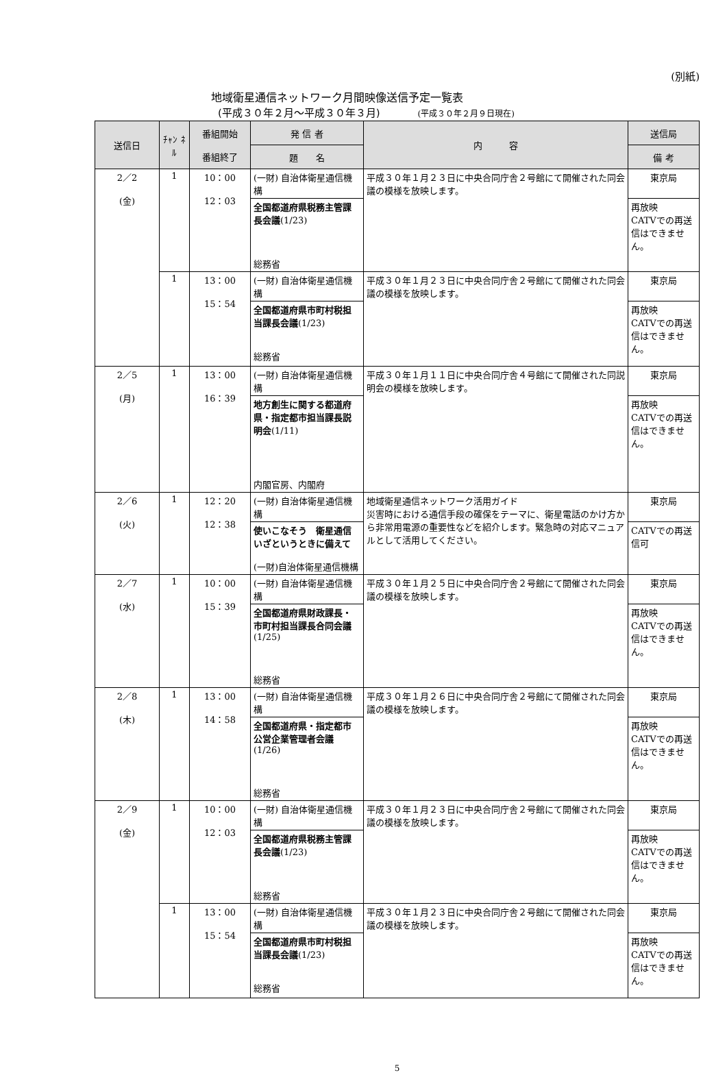(別紙)
地域衛星通信ネットワーク月間映像送信予定一覧表
(平成３０年２月〜平成３０年３月) (平成３０年２月９日現在)
| 送信日 | ﾁｬﾝ ﾈﾙ | 番組開始 番組終了 | 発 信 者 | 内 容 | 送信局 |
| --- | --- | --- | --- | --- | --- |
| | | | 題 名 | | 備 考 |
| 2／2 (金) | 1 | 10：00 12：03 | (一財) 自治体衛星通信機構 | 平成３０年１月２３日に中央合同庁舎２号館にて開催された同会議の模様を放映します。 | 東京局 |
| | | | 全国都道府県税務主管課長会議 (1/23) 総務省 | | 再放映 CATVでの再送信はできません。 |
| | 1 | 13：00 15：54 | (一財) 自治体衛星通信機構 | 平成３０年１月２３日に中央合同庁舎２号館にて開催された同会議の模様を放映します。 | 東京局 |
| | | | 全国都道府県市町村税担当課長会議 (1/23) 総務省 | | 再放映 CATVでの再送信はできません。 |
| 2／5 (月) | 1 | 13：00 16：39 | (一財) 自治体衛星通信機構 | 平成３０年１月１１日に中央合同庁舎４号館にて開催された同説明会の模様を放映します。 | 東京局 |
| | | | 地方創生に関する都道府県・指定都市担当課長説明会 (1/11) 内閣官房、内閣府 | | 再放映 CATVでの再送信はできません。 |
| 2／6 (火) | 1 | 12：20 12：38 | (一財) 自治体衛星通信機構 | 地域衛星通信ネットワーク活用ガイド 災害時における通信手段の確保をテーマに、衛星電話のかけ方から非常用電源の重要性などを紹介します。緊急時の対応マニュアルとして活用してください。 | 東京局 |
| | | | 使いこなそう 衛星通信 いざというときに備えて (一財)自治体衛星通信機構 | | CATVでの再送信可 |
| 2／7 (水) | 1 | 10：00 15：39 | (一財) 自治体衛星通信機構 | 平成３０年１月２５日に中央合同庁舎２号館にて開催された同会議の模様を放映します。 | 東京局 |
| | | | 全国都道府県財政課長・市町村担当課長合同会議 (1/25) 総務省 | | 再放映 CATVでの再送信はできません。 |
| 2／8 (木) | 1 | 13：00 14：58 | (一財) 自治体衛星通信機構 | 平成３０年１月２６日に中央合同庁舎２号館にて開催された同会議の模様を放映します。 | 東京局 |
| | | | 全国都道府県・指定都市公営企業管理者会議 (1/26) 総務省 | | 再放映 CATVでの再送信はできません。 |
| 2／9 (金) | 1 | 10：00 12：03 | (一財) 自治体衛星通信機構 | 平成３０年１月２３日に中央合同庁舎２号館にて開催された同会議の模様を放映します。 | 東京局 |
| | | | 全国都道府県税務主管課長会議 (1/23) 総務省 | | 再放映 CATVでの再送信はできません。 |
| | 1 | 13：00 15：54 | (一財) 自治体衛星通信機構 | 平成３０年１月２３日に中央合同庁舎２号館にて開催された同会議の模様を放映します。 | 東京局 |
| | | | 全国都道府県市町村税担当課長会議 (1/23) 総務省 | | 再放映 CATVでの再送信はできません。 |
5